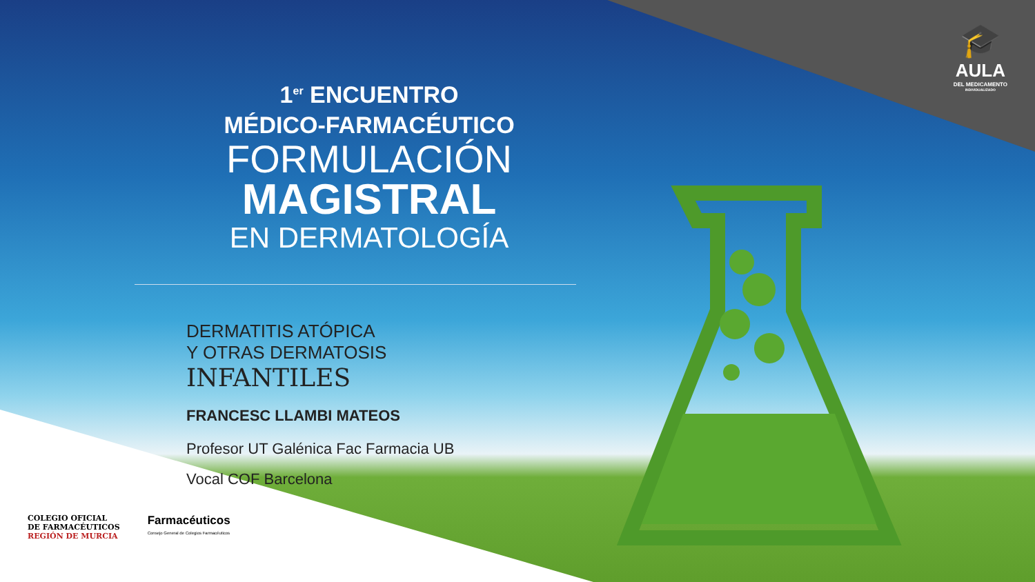🎓
AULA
DEL MEDICAMENTO
INDIVIDUALIZADO
1<sup>er</sup> ENCUENTRO
MÉDICO-FARMACÉUTICO
FORMULACIÓN
MAGISTRAL
EN DERMATOLOGÍA
DERMATITIS ATÓPICA
Y OTRAS DERMATOSIS
INFANTILES
FRANCESC LLAMBI MATEOS
Profesor UT Galénica Fac Farmacia UB
Vocal COF Barcelona
COLEGIO OFICIAL
DE FARMACÉUTICOS
REGIÓN DE MURCIA
Farmacéuticos
Consejo General de Colegios Farmacéuticos